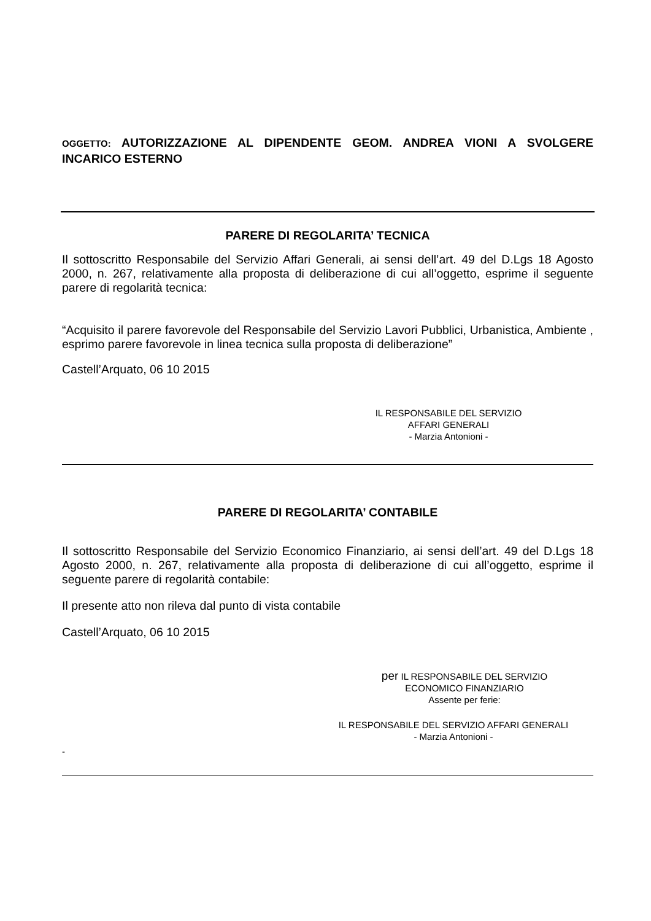OGGETTO: AUTORIZZAZIONE AL DIPENDENTE GEOM. ANDREA VIONI A SVOLGERE INCARICO ESTERNO
PARERE DI REGOLARITA’ TECNICA
Il sottoscritto Responsabile del Servizio Affari Generali, ai sensi dell’art. 49 del D.Lgs 18 Agosto 2000, n. 267, relativamente alla proposta di deliberazione di cui all’oggetto, esprime il seguente parere di regolarità tecnica:
“Acquisito il parere favorevole del Responsabile del Servizio Lavori Pubblici, Urbanistica, Ambiente , esprimo parere favorevole in linea tecnica sulla proposta di deliberazione”
Castell’Arquato, 06 10 2015
IL RESPONSABILE DEL SERVIZIO
AFFARI GENERALI
- Marzia Antonioni -
PARERE DI REGOLARITA’ CONTABILE
Il sottoscritto Responsabile del Servizio Economico Finanziario, ai sensi dell’art. 49 del D.Lgs 18 Agosto 2000, n. 267, relativamente alla proposta di deliberazione di cui all’oggetto, esprime il seguente parere di regolarità contabile:
Il presente atto non rileva dal punto di vista contabile
Castell’Arquato, 06 10 2015
per IL RESPONSABILE DEL SERVIZIO
ECONOMICO FINANZIARIO
Assente per ferie:
IL RESPONSABILE DEL SERVIZIO AFFARI GENERALI
- Marzia Antonioni -
-